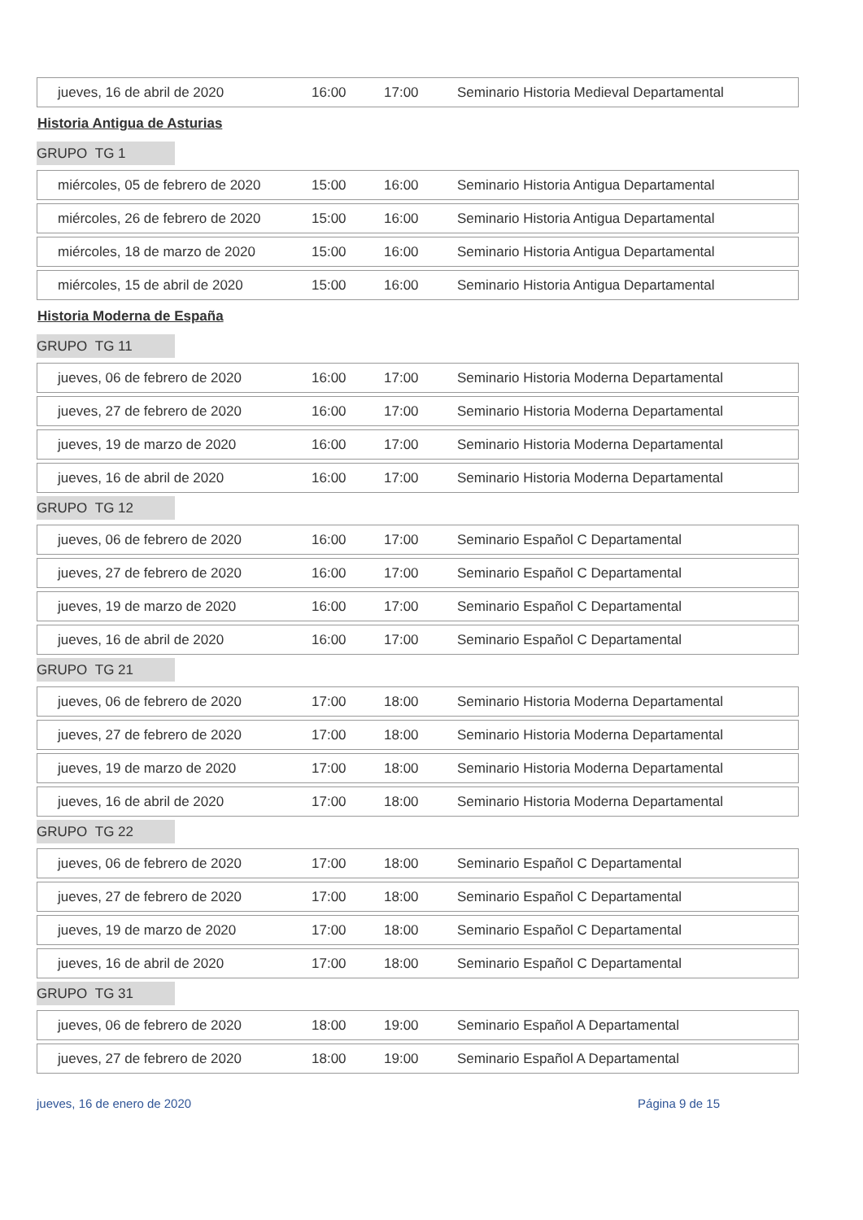| jueves, 16 de abril de 2020 | 16:00 | 17:00 | Seminario Historia Medieval Departamental |
Historia Antigua de Asturias
GRUPO TG 1
| miércoles, 05 de febrero de 2020 | 15:00 | 16:00 | Seminario Historia Antigua Departamental |
| miércoles, 26 de febrero de 2020 | 15:00 | 16:00 | Seminario Historia Antigua Departamental |
| miércoles, 18 de marzo de 2020 | 15:00 | 16:00 | Seminario Historia Antigua Departamental |
| miércoles, 15 de abril de 2020 | 15:00 | 16:00 | Seminario Historia Antigua Departamental |
Historia Moderna de España
GRUPO TG 11
| jueves, 06 de febrero de 2020 | 16:00 | 17:00 | Seminario Historia Moderna Departamental |
| jueves, 27 de febrero de 2020 | 16:00 | 17:00 | Seminario Historia Moderna Departamental |
| jueves, 19 de marzo de 2020 | 16:00 | 17:00 | Seminario Historia Moderna Departamental |
| jueves, 16 de abril de 2020 | 16:00 | 17:00 | Seminario Historia Moderna Departamental |
GRUPO TG 12
| jueves, 06 de febrero de 2020 | 16:00 | 17:00 | Seminario Español C Departamental |
| jueves, 27 de febrero de 2020 | 16:00 | 17:00 | Seminario Español C Departamental |
| jueves, 19 de marzo de 2020 | 16:00 | 17:00 | Seminario Español C Departamental |
| jueves, 16 de abril de 2020 | 16:00 | 17:00 | Seminario Español C Departamental |
GRUPO TG 21
| jueves, 06 de febrero de 2020 | 17:00 | 18:00 | Seminario Historia Moderna Departamental |
| jueves, 27 de febrero de 2020 | 17:00 | 18:00 | Seminario Historia Moderna Departamental |
| jueves, 19 de marzo de 2020 | 17:00 | 18:00 | Seminario Historia Moderna Departamental |
| jueves, 16 de abril de 2020 | 17:00 | 18:00 | Seminario Historia Moderna Departamental |
GRUPO TG 22
| jueves, 06 de febrero de 2020 | 17:00 | 18:00 | Seminario Español C Departamental |
| jueves, 27 de febrero de 2020 | 17:00 | 18:00 | Seminario Español C Departamental |
| jueves, 19 de marzo de 2020 | 17:00 | 18:00 | Seminario Español C Departamental |
| jueves, 16 de abril de 2020 | 17:00 | 18:00 | Seminario Español C Departamental |
GRUPO TG 31
| jueves, 06 de febrero de 2020 | 18:00 | 19:00 | Seminario Español A Departamental |
| jueves, 27 de febrero de 2020 | 18:00 | 19:00 | Seminario Español A Departamental |
jueves, 16 de enero de 2020 Página 9 de 15